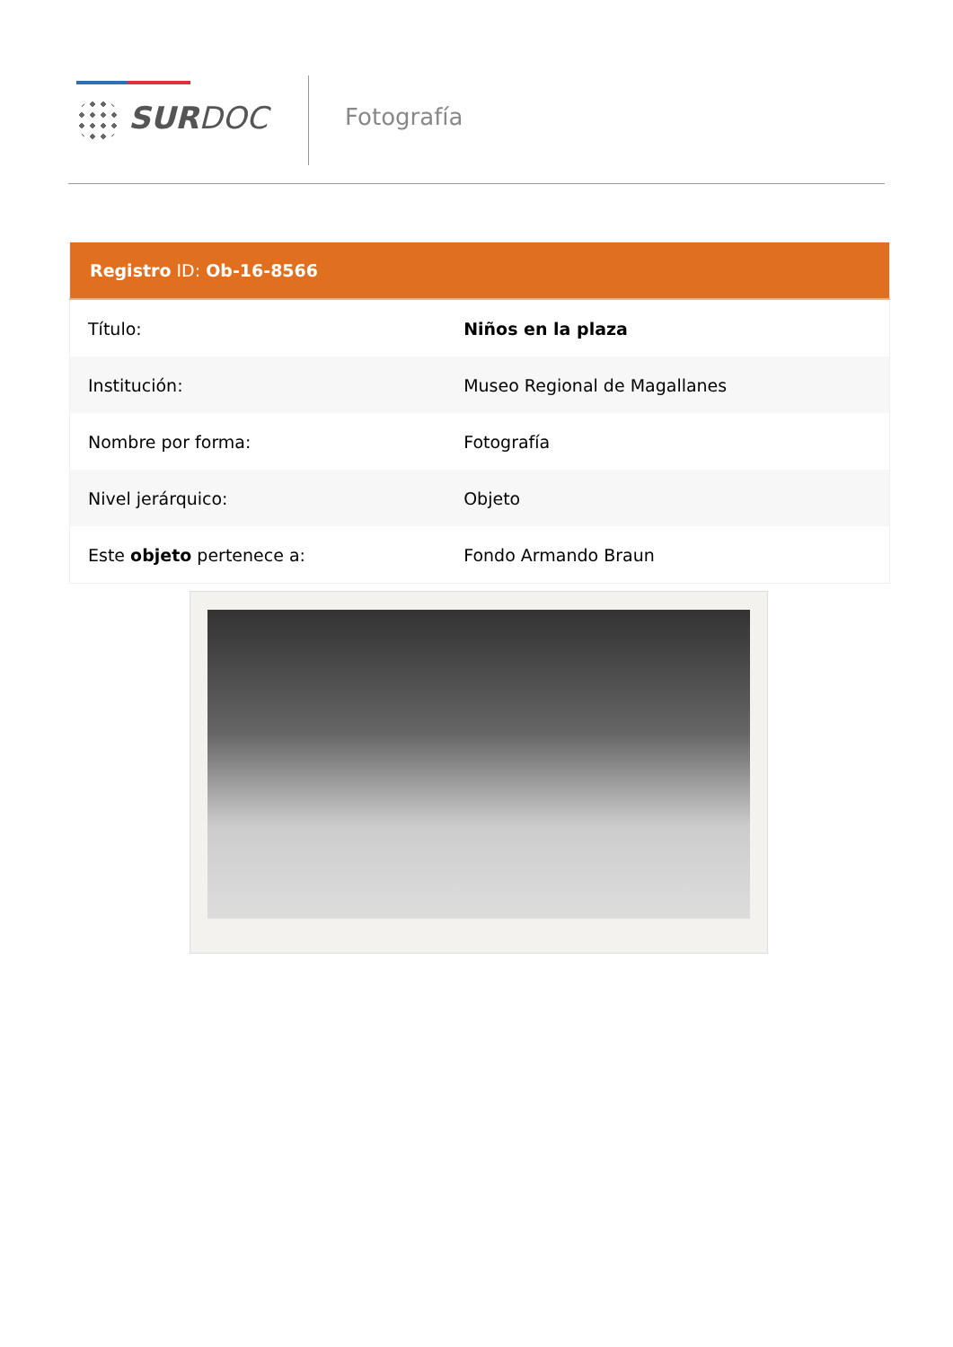SURDOC Fotografía
| Registro ID: Ob-16-8566 | |
| --- | --- |
| Título: | Niños en la plaza |
| Institución: | Museo Regional de Magallanes |
| Nombre por forma: | Fotografía |
| Nivel jerárquico: | Objeto |
| Este objeto pertenece a: | Fondo Armando Braun |